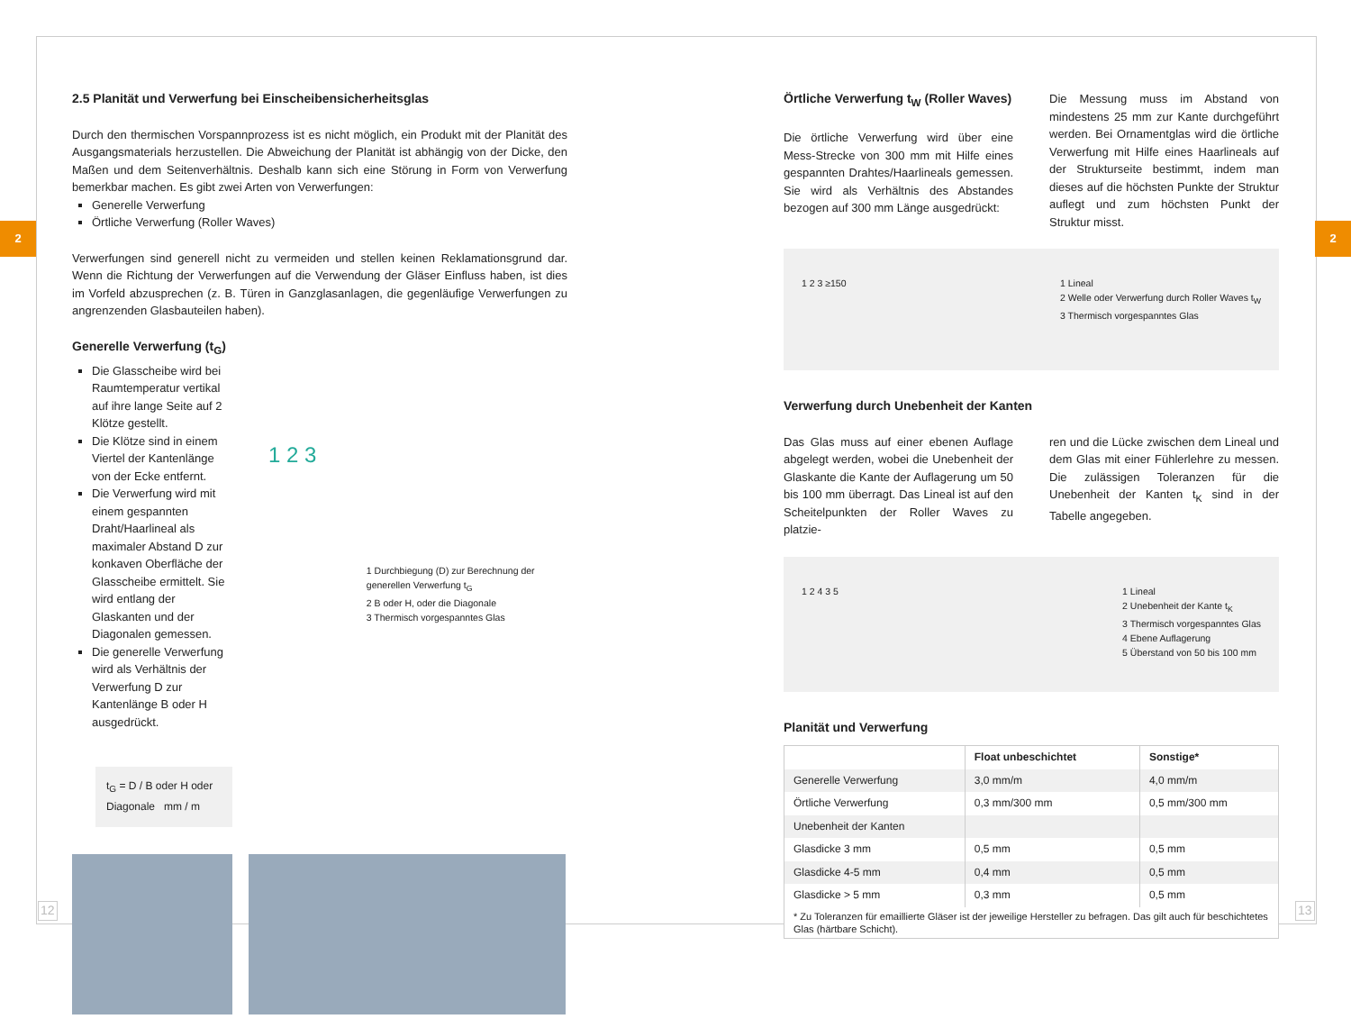2 2
2.5 Planität und Verwerfung bei Einscheibensicherheitsglas
Durch den thermischen Vorspannprozess ist es nicht möglich, ein Produkt mit der Planität des Ausgangsmaterials herzustellen. Die Abweichung der Planität ist abhängig von der Dicke, den Maßen und dem Seitenverhältnis. Deshalb kann sich eine Störung in Form von Verwerfung bemerkbar machen. Es gibt zwei Arten von Verwerfungen:
Generelle Verwerfung
Örtliche Verwerfung (Roller Waves)
Verwerfungen sind generell nicht zu vermeiden und stellen keinen Reklamationsgrund dar. Wenn die Richtung der Verwerfungen auf die Verwendung der Gläser Einfluss haben, ist dies im Vorfeld abzusprechen (z. B. Türen in Ganzglasanlagen, die gegenläufige Verwerfungen zu angrenzenden Glasbauteilen haben).
Generelle Verwerfung (t<sub>G</sub>)
Die Glasscheibe wird bei Raumtemperatur vertikal auf ihre lange Seite auf 2 Klötze gestellt.
Die Klötze sind in einem Viertel der Kantenlänge von der Ecke entfernt.
Die Verwerfung wird mit einem gespannten Draht/Haarlineal als maximaler Abstand D zur konkaven Oberfläche der Glasscheibe ermittelt. Sie wird entlang der Glaskanten und der Diagonalen gemessen.
Die generelle Verwerfung wird als Verhältnis der Verwerfung D zur Kantenlänge B oder H ausgedrückt.
t<sub>G</sub> = D / B oder H oder Diagonale mm / m
1 2 3
1 Durchbiegung (D) zur Berechnung der generellen Verwerfung t<sub>G</sub>
2 B oder H, oder die Diagonale
3 Thermisch vorgespanntes Glas
Örtliche Verwerfung t<sub>W</sub> (Roller Waves)
Die örtliche Verwerfung wird über eine Mess-Strecke von 300 mm mit Hilfe eines gespannten Drahtes/Haarlineals gemessen. Sie wird als Verhältnis des Abstandes bezogen auf 300 mm Länge ausgedrückt:
Die Messung muss im Abstand von mindestens 25 mm zur Kante durchgeführt werden. Bei Ornamentglas wird die örtliche Verwerfung mit Hilfe eines Haarlineals auf der Strukturseite bestimmt, indem man dieses auf die höchsten Punkte der Struktur auflegt und zum höchsten Punkt der Struktur misst.
1 2 3 ≥150 1 Lineal
2 Welle oder Verwerfung durch Roller Waves t<sub>W</sub>
3 Thermisch vorgespanntes Glas
Verwerfung durch Unebenheit der Kanten
Das Glas muss auf einer ebenen Auflage abgelegt werden, wobei die Unebenheit der Glaskante die Kante der Auflagerung um 50 bis 100 mm überragt. Das Lineal ist auf den Scheitelpunkten der Roller Waves zu platzie-
ren und die Lücke zwischen dem Lineal und dem Glas mit einer Fühlerlehre zu messen. Die zulässigen Toleranzen für die Unebenheit der Kanten t<sub>K</sub> sind in der Tabelle angegeben.
1 2 4 3 5 1 Lineal
2 Unebenheit der Kante t<sub>K</sub>
3 Thermisch vorgespanntes Glas
4 Ebene Auflagerung
5 Überstand von 50 bis 100 mm
Planität und Verwerfung
| | Float unbeschichtet | Sonstige* |
| --- | --- | --- |
| Generelle Verwerfung | 3,0 mm/m | 4,0 mm/m |
| Örtliche Verwerfung | 0,3 mm/300 mm | 0,5 mm/300 mm |
| Unebenheit der Kanten | | |
| Glasdicke 3 mm | 0,5 mm | 0,5 mm |
| Glasdicke 4-5 mm | 0,4 mm | 0,5 mm |
| Glasdicke > 5 mm | 0,3 mm | 0,5 mm |
| * Zu Toleranzen für emaillierte Gläser ist der jeweilige Hersteller zu befragen. Das gilt auch für beschichtetes Glas (härtbare Schicht). | | |
12 13